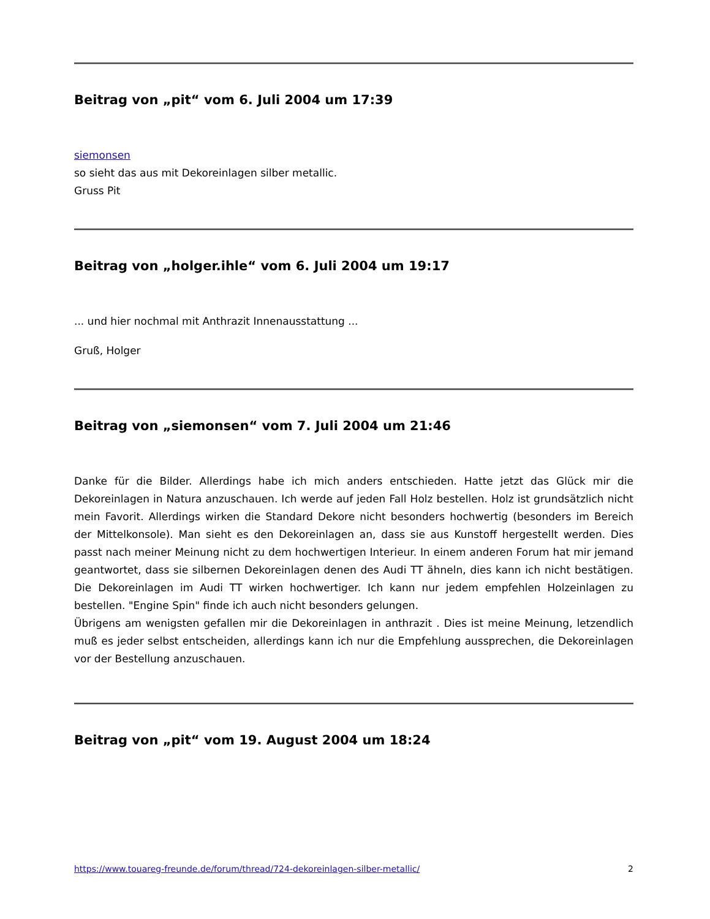Beitrag von „pit“ vom 6. Juli 2004 um 17:39
siemonsen
so sieht das aus mit Dekoreinlagen silber metallic.
Gruss Pit
Beitrag von „holger.ihle“ vom 6. Juli 2004 um 19:17
... und hier nochmal mit Anthrazit Innenausstattung ...
Gruß, Holger
Beitrag von „siemonsen“ vom 7. Juli 2004 um 21:46
Danke für die Bilder. Allerdings habe ich mich anders entschieden. Hatte jetzt das Glück mir die Dekoreinlagen in Natura anzuschauen. Ich werde auf jeden Fall Holz bestellen. Holz ist grundsätzlich nicht mein Favorit. Allerdings wirken die Standard Dekore nicht besonders hochwertig (besonders im Bereich der Mittelkonsole). Man sieht es den Dekoreinlagen an, dass sie aus Kunstoff hergestellt werden. Dies passt nach meiner Meinung nicht zu dem hochwertigen Interieur. In einem anderen Forum hat mir jemand geantwortet, dass sie silbernen Dekoreinlagen denen des Audi TT ähneln, dies kann ich nicht bestätigen. Die Dekoreinlagen im Audi TT wirken hochwertiger. Ich kann nur jedem empfehlen Holzeinlagen zu bestellen. "Engine Spin" finde ich auch nicht besonders gelungen.
Übrigens am wenigsten gefallen mir die Dekoreinlagen in anthrazit . Dies ist meine Meinung, letzendlich muß es jeder selbst entscheiden, allerdings kann ich nur die Empfehlung aussprechen, die Dekoreinlagen vor der Bestellung anzuschauen.
Beitrag von „pit“ vom 19. August 2004 um 18:24
https://www.touareg-freunde.de/forum/thread/724-dekoreinlagen-silber-metallic/ 2